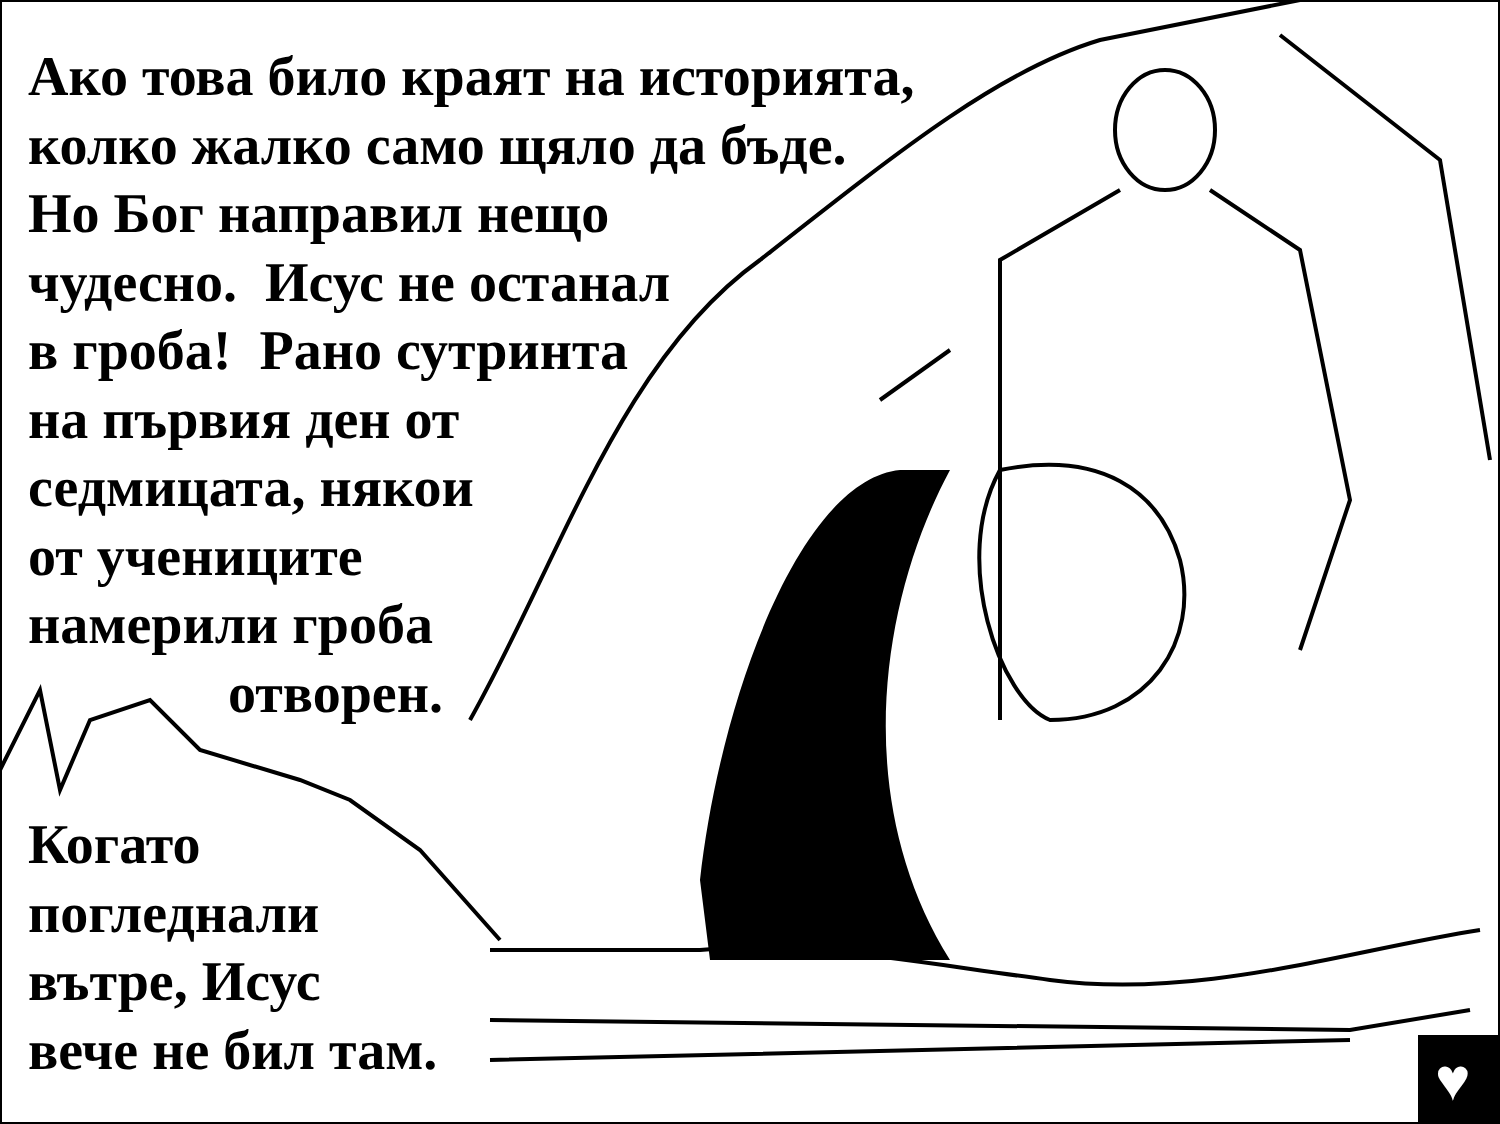♥
Ако това било краят на историята,
колко жалко само щяло да бъде.
Но Бог направил нещо
чудесно. Исус не останал
в гроба! Рано сутринта
на първия ден от
седмицата, някои
от учениците
намерили гроба
отворен.
Когато
погледнали
вътре, Исус
вече не бил там.